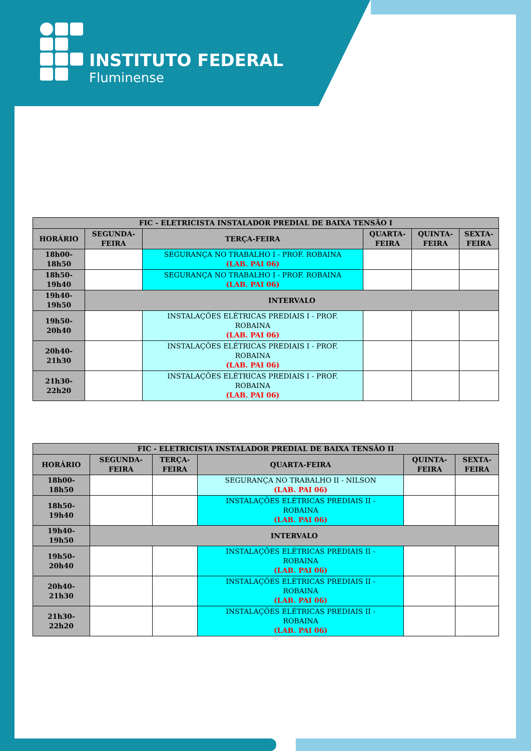INSTITUTO FEDERAL
Fluminense
| FIC - ELETRICISTA INSTALADOR PREDIAL DE BAIXA TENSÃO I | | | | | |
| --- | --- | --- | --- | --- | --- |
| HORÁRIO | SEGUNDA- FEIRA | TERÇA-FEIRA | QUARTA- FEIRA | QUINTA- FEIRA | SEXTA- FEIRA |
| 18h00- 18h50 | | SEGURANÇA NO TRABALHO I - PROF. ROBAINA (LAB. PAI 06) | | | |
| 18h50- 19h40 | | SEGURANÇA NO TRABALHO I - PROF. ROBAINA (LAB. PAI 06) | | | |
| 19h40- 19h50 | INTERVALO | | | | |
| 19h50- 20h40 | | INSTALAÇÕES ELÉTRICAS PREDIAIS I - PROF. ROBAINA (LAB. PAI 06) | | | |
| 20h40- 21h30 | | INSTALAÇÕES ELÉTRICAS PREDIAIS I - PROF. ROBAINA (LAB. PAI 06) | | | |
| 21h30- 22h20 | | INSTALAÇÕES ELÉTRICAS PREDIAIS I - PROF. ROBAINA (LAB. PAI 06) | | | |
| FIC - ELETRICISTA INSTALADOR PREDIAL DE BAIXA TENSÃO II | | | | | |
| --- | --- | --- | --- | --- | --- |
| HORÁRIO | SEGUNDA- FEIRA | TERÇA- FEIRA | QUARTA-FEIRA | QUINTA- FEIRA | SEXTA- FEIRA |
| 18h00- 18h50 | | | SEGURANÇA NO TRABALHO II - NILSON (LAB. PAI 06) | | |
| 18h50- 19h40 | | | INSTALAÇÕES ELÉTRICAS PREDIAIS II - ROBAINA (LAB. PAI 06) | | |
| 19h40- 19h50 | INTERVALO | | | | |
| 19h50- 20h40 | | | INSTALAÇÕES ELÉTRICAS PREDIAIS II - ROBAINA (LAB. PAI 06) | | |
| 20h40- 21h30 | | | INSTALAÇÕES ELÉTRICAS PREDIAIS II - ROBAINA (LAB. PAI 06) | | |
| 21h30- 22h20 | | | INSTALAÇÕES ELÉTRICAS PREDIAIS II - ROBAINA (LAB. PAI 06) | | |